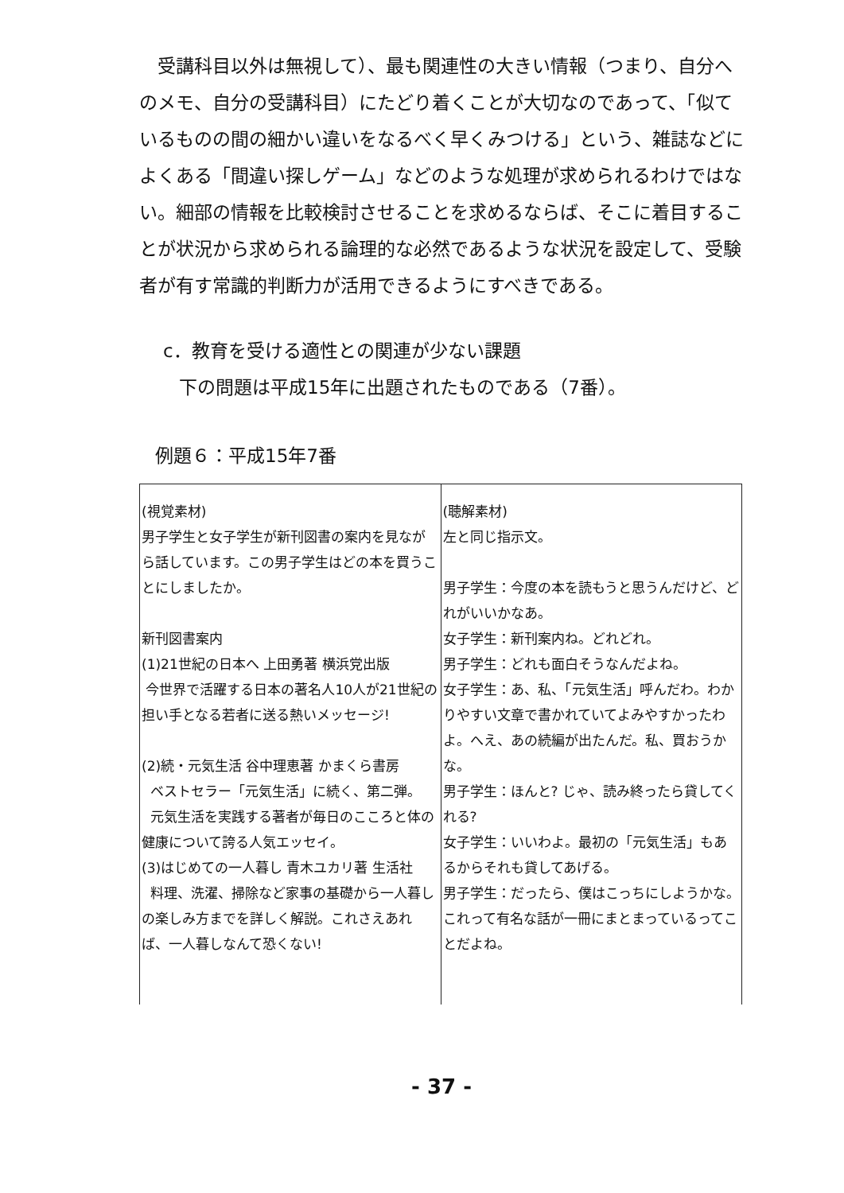受講科目以外は無視して）、最も関連性の大きい情報（つまり、自分へのメモ、自分の受講科目）にたどり着くことが大切なのであって、「似ているものの間の細かい違いをなるべく早くみつける」という、雑誌などによくある「間違い探しゲーム」などのような処理が求められるわけではない。細部の情報を比較検討させることを求めるならば、そこに着目することが状況から求められる論理的な必然であるような状況を設定して、受験者が有す常識的判断力が活用できるようにすべきである。
c．教育を受ける適性との関連が少ない課題
下の問題は平成15年に出題されたものである（7番）。
例題６：平成15年7番
| (視覚素材) 男子学生と女子学生が新刊図書の案内を見ながら話しています。この男子学生はどの本を買うことにしましたか。 新刊図書案内 (1)21世紀の日本へ 上田勇著 横浜党出版 今世界で活躍する日本の著名人10人が21世紀の担い手となる若者に送る熱いメッセージ! (2)続・元気生活 谷中理恵著 かまくら書房 ベストセラー「元気生活」に続く、第二弾。 元気生活を実践する著者が毎日のこころと体の健康について誇る人気エッセイ。 (3)はじめての一人暮し 青木ユカリ著 生活社 料理、洗濯、掃除など家事の基礎から一人暮しの楽しみ方までを詳しく解説。これさえあれば、一人暮しなんて恐くない! | (聴解素材) 左と同じ指示文。 男子学生：今度の本を読もうと思うんだけど、どれがいいかなあ。 女子学生：新刊案内ね。どれどれ。 男子学生：どれも面白そうなんだよね。 女子学生：あ、私、「元気生活」呼んだわ。わかりやすい文章で書かれていてよみやすかったわよ。へえ、あの続編が出たんだ。私、買おうかな。 男子学生：ほんと? じゃ、読み終ったら貸してくれる? 女子学生：いいわよ。最初の「元気生活」もあるからそれも貸してあげる。 男子学生：だったら、僕はこっちにしようかな。これって有名な話が一冊にまとまっているってことだよね。 |
- 37 -